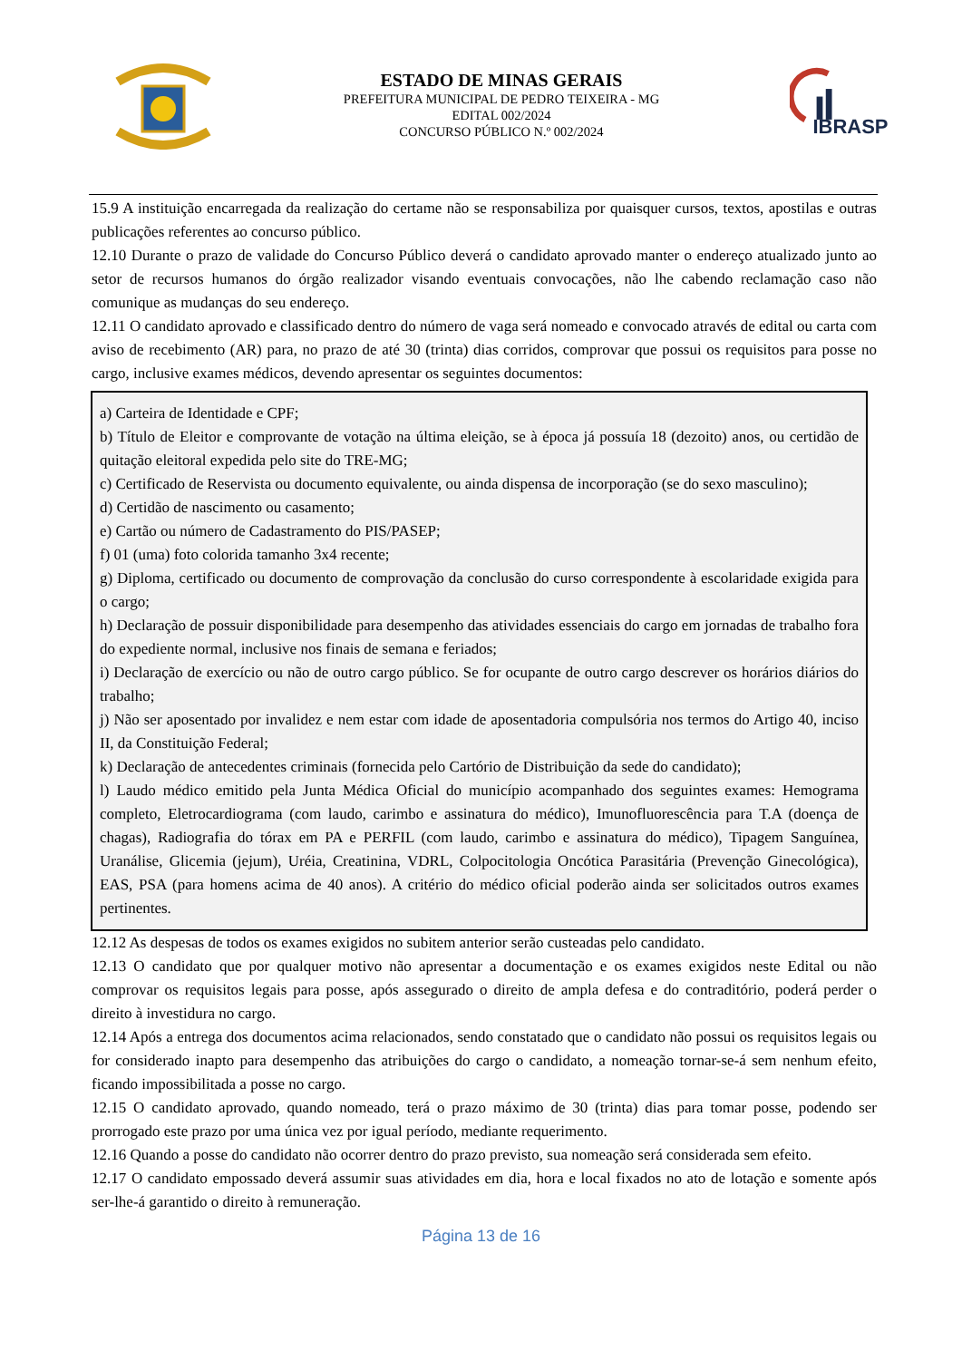ESTADO DE MINAS GERAIS
PREFEITURA MUNICIPAL DE PEDRO TEIXEIRA - MG
EDITAL 002/2024
CONCURSO PÚBLICO N.º 002/2024
IBRASP
15.9 A instituição encarregada da realização do certame não se responsabiliza por quaisquer cursos, textos, apostilas e outras publicações referentes ao concurso público.
12.10 Durante o prazo de validade do Concurso Público deverá o candidato aprovado manter o endereço atualizado junto ao setor de recursos humanos do órgão realizador visando eventuais convocações, não lhe cabendo reclamação caso não comunique as mudanças do seu endereço.
12.11 O candidato aprovado e classificado dentro do número de vaga será nomeado e convocado através de edital ou carta com aviso de recebimento (AR) para, no prazo de até 30 (trinta) dias corridos, comprovar que possui os requisitos para posse no cargo, inclusive exames médicos, devendo apresentar os seguintes documentos:
a) Carteira de Identidade e CPF;
b) Título de Eleitor e comprovante de votação na última eleição, se à época já possuía 18 (dezoito) anos, ou certidão de quitação eleitoral expedida pelo site do TRE-MG;
c) Certificado de Reservista ou documento equivalente, ou ainda dispensa de incorporação (se do sexo masculino);
d) Certidão de nascimento ou casamento;
e) Cartão ou número de Cadastramento do PIS/PASEP;
f) 01 (uma) foto colorida tamanho 3x4 recente;
g) Diploma, certificado ou documento de comprovação da conclusão do curso correspondente à escolaridade exigida para o cargo;
h) Declaração de possuir disponibilidade para desempenho das atividades essenciais do cargo em jornadas de trabalho fora do expediente normal, inclusive nos finais de semana e feriados;
i) Declaração de exercício ou não de outro cargo público. Se for ocupante de outro cargo descrever os horários diários do trabalho;
j) Não ser aposentado por invalidez e nem estar com idade de aposentadoria compulsória nos termos do Artigo 40, inciso II, da Constituição Federal;
k) Declaração de antecedentes criminais (fornecida pelo Cartório de Distribuição da sede do candidato);
l) Laudo médico emitido pela Junta Médica Oficial do município acompanhado dos seguintes exames: Hemograma completo, Eletrocardiograma (com laudo, carimbo e assinatura do médico), Imunofluorescência para T.A (doença de chagas), Radiografia do tórax em PA e PERFIL (com laudo, carimbo e assinatura do médico), Tipagem Sanguínea, Uranálise, Glicemia (jejum), Uréia, Creatinina, VDRL, Colpocitologia Oncótica Parasitária (Prevenção Ginecológica), EAS, PSA (para homens acima de 40 anos). A critério do médico oficial poderão ainda ser solicitados outros exames pertinentes.
12.12 As despesas de todos os exames exigidos no subitem anterior serão custeadas pelo candidato.
12.13 O candidato que por qualquer motivo não apresentar a documentação e os exames exigidos neste Edital ou não comprovar os requisitos legais para posse, após assegurado o direito de ampla defesa e do contraditório, poderá perder o direito à investidura no cargo.
12.14 Após a entrega dos documentos acima relacionados, sendo constatado que o candidato não possui os requisitos legais ou for considerado inapto para desempenho das atribuições do cargo o candidato, a nomeação tornar-se-á sem nenhum efeito, ficando impossibilitada a posse no cargo.
12.15 O candidato aprovado, quando nomeado, terá o prazo máximo de 30 (trinta) dias para tomar posse, podendo ser prorrogado este prazo por uma única vez por igual período, mediante requerimento.
12.16 Quando a posse do candidato não ocorrer dentro do prazo previsto, sua nomeação será considerada sem efeito.
12.17 O candidato empossado deverá assumir suas atividades em dia, hora e local fixados no ato de lotação e somente após ser-lhe-á garantido o direito à remuneração.
Página 13 de 16